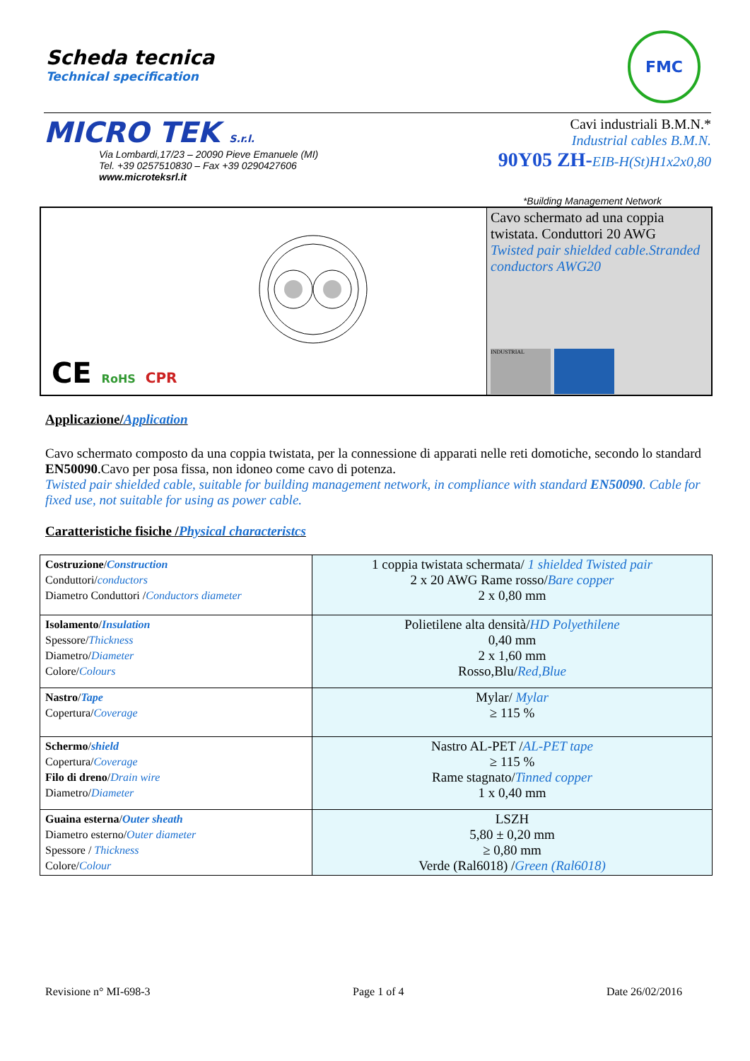Scheda tecnica
Technical specification
FMC
MICRO TEK S.r.l.
Via Lombardi,17/23 – 20090 Pieve Emanuele (MI)
Tel. +39 0257510830 – Fax +39 0290427606
www.microteksrl.it
Cavi industriali B.M.N.*
Industrial cables B.M.N.
90Y05 ZH-EIB-H(St)H1x2x0,80
*Building Management Network
CE RoHS CPR
Cavo schermato ad una coppia twistata. Conduttori 20 AWG
Twisted pair shielded cable.Stranded conductors AWG20
INDUSTRIAL
Applicazione/Application
Cavo schermato composto da una coppia twistata, per la connessione di apparati nelle reti domotiche, secondo lo standard EN50090.Cavo per posa fissa, non idoneo come cavo di potenza.
Twisted pair shielded cable, suitable for building management network, in compliance with standard EN50090. Cable for fixed use, not suitable for using as power cable.
Caratteristiche fisiche /Physical characteristcs
| Costruzione / Construction Conduttori/ conductors Diametro Conduttori / Conductors diameter | 1 coppia twistata schermata/ 1 shielded Twisted pair 2 x 20 AWG Rame rosso/ Bare copper 2 x 0,80 mm |
| Isolamento / Insulation Spessore/ Thickness Diametro/ Diameter Colore/ Colours | Polietilene alta densità/ HD Polyethilene 0,40 mm 2 x 1,60 mm Rosso,Blu/ Red,Blue |
| Nastro / Tape Copertura/ Coverage | Mylar/ Mylar ≥ 115 % |
| Schermo / shield Copertura/ Coverage Filo di dreno / Drain wire Diametro/ Diameter | Nastro AL-PET / AL-PET tape ≥ 115 % Rame stagnato/ Tinned copper 1 x 0,40 mm |
| Guaina esterna / Outer sheath Diametro esterno/ Outer diameter Spessore / Thickness Colore/ Colour | LSZH 5,80 ± 0,20 mm ≥ 0,80 mm Verde (Ral6018) / Green (Ral6018) |
Revisione n° MI-698-3 Page 1 of 4 Date 26/02/2016